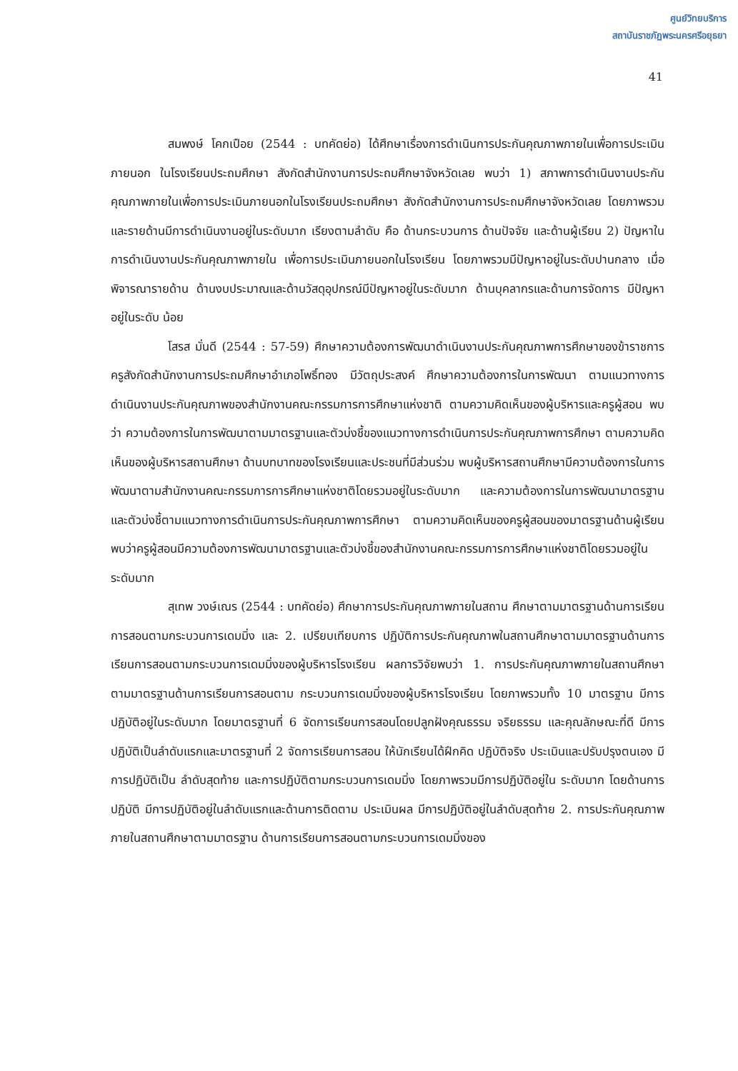ศูนย์วิทยบริการ
สถาบันราชภัฏพระนครศรีอยุธยา
41
สมพงษ์ โคกเปือย (2544 : บทคัดย่อ) ได้ศึกษาเรื่องการดำเนินการประกันคุณภาพภายในเพื่อการประเมินภายนอก ในโรงเรียนประถมศึกษา สังกัดสำนักงานการประถมศึกษาจังหวัดเลย พบว่า 1) สภาพการดำเนินงานประกันคุณภาพภายในเพื่อการประเมินภายนอกในโรงเรียนประถมศึกษา สังกัดสำนักงานการประถมศึกษาจังหวัดเลย โดยภาพรวมและรายด้านมีการดำเนินงานอยู่ในระดับมาก เรียงตามลำดับ คือ ด้านกระบวนการ ด้านปัจจัย และด้านผู้เรียน 2) ปัญหาในการดำเนินงานประกันคุณภาพภายใน เพื่อการประเมินภายนอกในโรงเรียน โดยภาพรวมมีปัญหาอยู่ในระดับปานกลาง เมื่อพิจารณารายด้าน ด้านงบประมาณและด้านวัสดุอุปกรณ์มีปัญหาอยู่ในระดับมาก ด้านบุคลากรและด้านการจัดการ มีปัญหาอยู่ในระดับ น้อย
โสรส มั่นดี (2544 : 57-59) ศึกษาความต้องการพัฒนาดำเนินงานประกันคุณภาพการศึกษาของข้าราชการครูสังกัดสำนักงานการประถมศึกษาอำเภอโพธิ์ทอง มีวัตถุประสงค์ ศึกษาความต้องการในการพัฒนา ตามแนวทางการดำเนินงานประกันคุณภาพของสำนักงานคณะกรรมการการศึกษาแห่งชาติ ตามความคิดเห็นของผู้บริหารและครูผู้สอน พบว่า ความต้องการในการพัฒนาตามมาตรฐานและตัวบ่งชี้ของแนวทางการดำเนินการประกันคุณภาพการศึกษา ตามความคิดเห็นของผู้บริหารสถานศึกษา ด้านบทบาทของโรงเรียนและประชนที่มีส่วนร่วม พบผู้บริหารสถานศึกษามีความต้องการในการพัฒนาตามสำนักงานคณะกรรมการการศึกษาแห่งชาติโดยรวมอยู่ในระดับมาก และความต้องการในการพัฒนามาตรฐานและตัวบ่งชี้ตามแนวทางการดำเนินการประกันคุณภาพการศึกษา ตามความคิดเห็นของครูผู้สอนของมาตรฐานด้านผู้เรียน พบว่าครูผู้สอนมีความต้องการพัฒนามาตรฐานและตัวบ่งชี้ของสำนักงานคณะกรรมการการศึกษาแห่งชาติโดยรวมอยู่ในระดับมาก
สุเทพ วงษ์เณร (2544 : บทคัดย่อ) ศึกษาการประกันคุณภาพภายในสถาน ศึกษาตามมาตรฐานด้านการเรียนการสอนตามกระบวนการเดมมิ่ง และ 2. เปรียบเทียบการ ปฏิบัติการประกันคุณภาพในสถานศึกษาตามมาตรฐานด้านการเรียนการสอนตามกระบวนการเดมมิ่งของผู้บริหารโรงเรียน ผลการวิจัยพบว่า 1. การประกันคุณภาพภายในสถานศึกษาตามมาตรฐานด้านการเรียนการสอนตาม กระบวนการเดมมิ่งของผู้บริหารโรงเรียน โดยภาพรวมทั้ง 10 มาตรฐาน มีการปฏิบัติอยู่ในระดับมาก โดยมาตรฐานที่ 6 จัดการเรียนการสอนโดยปลูกฝังคุณธรรม จริยธรรม และคุณลักษณะที่ดี มีการปฏิบัติเป็นลำดับแรกและมาตรฐานที่ 2 จัดการเรียนการสอน ให้นักเรียนได้ฝึกคิด ปฏิบัติจริง ประเมินและปรับปรุงตนเอง มีการปฏิบัติเป็น ลำดับสุดท้าย และการปฏิบัติตามกระบวนการเดมมิ่ง โดยภาพรวมมีการปฏิบัติอยู่ใน ระดับมาก โดยด้านการปฏิบัติ มีการปฏิบัติอยู่ในลำดับแรกและด้านการติดตาม ประเมินผล มีการปฏิบัติอยู่ในลำดับสุดท้าย 2. การประกันคุณภาพภายในสถานศึกษาตามมาตรฐาน ด้านการเรียนการสอนตามกระบวนการเดมมิ่งของ